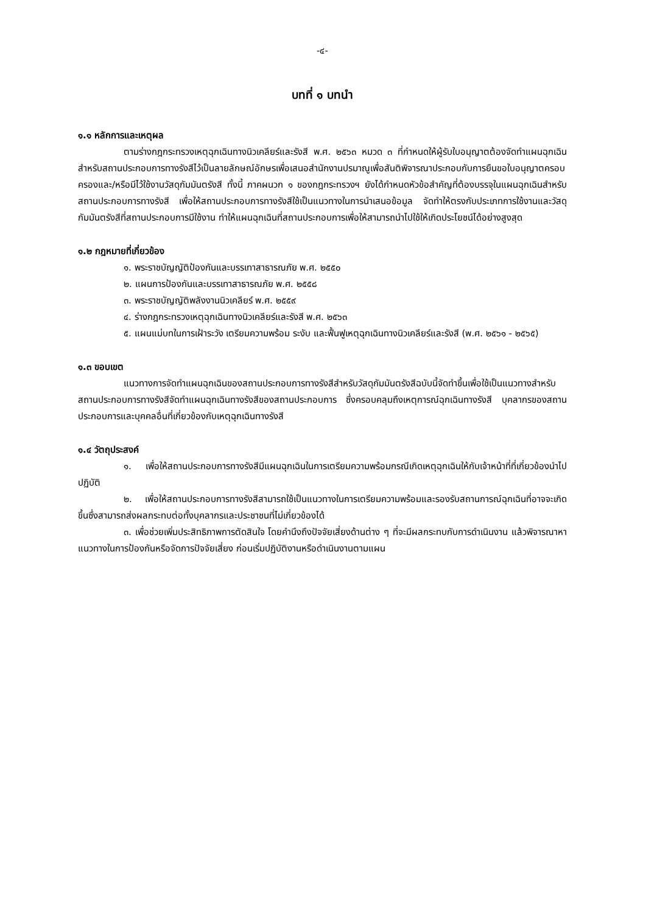-๔-
บทที่ ๑ บทนำ
๑.๑ หลักการและเหตุผล
ตามร่างกฎกระทรวงเหตุฉุกเฉินทางนิวเคลียร์และรังสี พ.ศ. ๒๕๖๓ หมวด ๓ ที่กำหนดให้ผู้รับใบอนุญาตต้องจัดทำแผนฉุกเฉินสำหรับสถานประกอบการทางรังสีไว้เป็นลายลักษณ์อักษรเพื่อเสนอสำนักงานปรมาณูเพื่อสันติพิจารณาประกอบกับการยืนขอใบอนุญาตครอบครองและ/หรือมีไว้ใช้งานวัสดุกัมมันตรังสี ทั้งนี้ ภาคผนวก ๑ ของกฎกระทรวงฯ ยังได้กำหนดหัวข้อสำคัญที่ต้องบรรจุในแผนฉุกเฉินสำหรับสถานประกอบการทางรังสี เพื่อให้สถานประกอบการทางรังสีใช้เป็นแนวทางในการนำเสนอข้อมูล จัดทำให้ตรงกับประเภทการใช้งานและวัสดุกัมมันตรังสีที่สถานประกอบการมีใช้งาน ทำให้แผนฉุกเฉินที่สถานประกอบการเพื่อให้สามารถนำไปใช้ให้เกิดประโยชน์ได้อย่างสูงสุด
๑.๒ กฎหมายที่เกี่ยวข้อง
๑. พระราชบัญญัติป้องกันและบรรเทาสาธารณภัย พ.ศ. ๒๕๕๐
๒. แผนการป้องกันและบรรเทาสาธารณภัย พ.ศ. ๒๕๕๘
๓. พระราชบัญญัติพลังงานนิวเคลียร์ พ.ศ. ๒๕๕๙
๔. ร่างกฎกระทรวงเหตุฉุกเฉินทางนิวเคลียร์และรังสี พ.ศ. ๒๕๖๓
๕. แผนแม่บทในการเฝ้าระวัง เตรียมความพร้อม ระงับ และฟื้นฟูเหตุฉุกเฉินทางนิวเคลียร์และรังสี (พ.ศ. ๒๕๖๑ - ๒๕๖๕)
๑.๓ ขอบเขต
แนวทางการจัดทำแผนฉุกเฉินของสถานประกอบการทางรังสีสำหรับวัสดุกัมมันตรังสีฉบับนี้จัดทำขึ้นเพื่อใช้เป็นแนวทางสำหรับสถานประกอบการทางรังสีจัดทำแผนฉุกเฉินทางรังสีของสถานประกอบการ ซึ่งครอบคลุมถึงเหตุการณ์ฉุกเฉินทางรังสี บุคลากรของสถานประกอบการและบุคคลอื่นที่เกี่ยวข้องกับเหตุฉุกเฉินทางรังสี
๑.๔ วัตถุประสงค์
๑. เพื่อให้สถานประกอบการทางรังสีมีแผนฉุกเฉินในการเตรียมความพร้อมกรณีเกิดเหตุฉุกเฉินให้กับเจ้าหน้าที่ที่เกี่ยวข้องนำไปปฏิบัติ
๒. เพื่อให้สถานประกอบการทางรังสีสามารถใช้เป็นแนวทางในการเตรียมความพร้อมและรองรับสถานการณ์ฉุกเฉินที่อาจจะเกิดขึ้นซึ่งสามารถส่งผลกระทบต่อทั้งบุคลากรและประชาชนที่ไม่เกี่ยวข้องได้
๓. เพื่อช่วยเพิ่มประสิทธิภาพการตัดสินใจ โดยคำนึงถึงปัจจัยเสี่ยงด้านต่าง ๆ ที่จะมีผลกระทบกับการดำเนินงาน แล้วพิจารณาหาแนวทางในการป้องกันหรือจัดการปัจจัยเสี่ยง ก่อนเริ่มปฏิบัติงานหรือดำเนินงานตามแผน